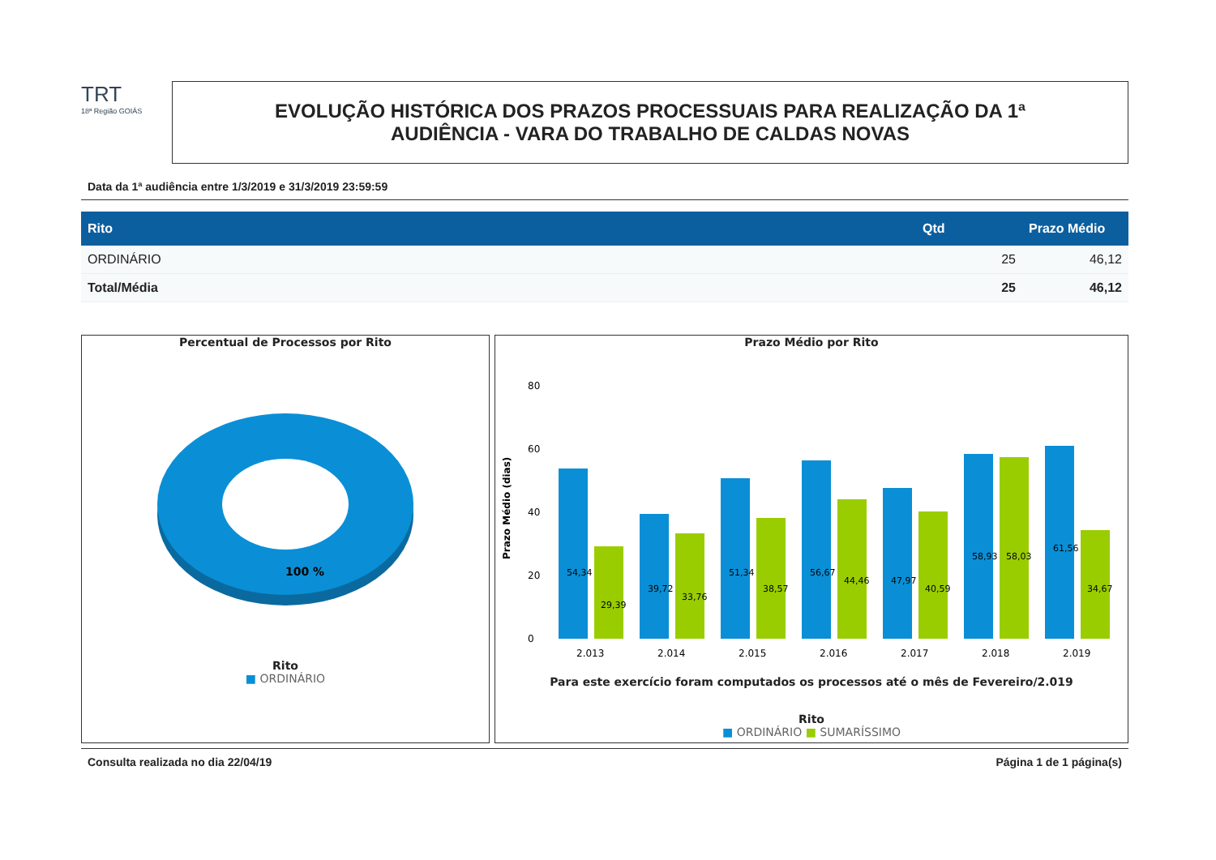TRT
18ª Região GOIÁS
EVOLUÇÃO HISTÓRICA DOS PRAZOS PROCESSUAIS PARA REALIZAÇÃO DA 1ª
AUDIÊNCIA - VARA DO TRABALHO DE CALDAS NOVAS
Data da 1ª audiência entre 1/3/2019 e 31/3/2019 23:59:59
| Rito | Qtd | Prazo Médio |
| --- | --- | --- |
| ORDINÁRIO | 25 | 46,12 |
| Total/Média | 25 | 46,12 |
Percentual de Processos por Rito
100 %
Rito
■ ORDINÁRIO
Prazo Médio por Rito
80
60
40
20
0
Prazo Médio (dias)
54,34
29,39
39,72
33,76
51,34
38,57
56,67
44,46
47,97
40,59
58,93
58,03
61,56
34,67
2.013
2.014
2.015
2.016
2.017
2.018
2.019
Para este exercício foram computados os processos até o mês de Fevereiro/2.019
Rito
■ ORDINÁRIO ■ SUMARÍSSIMO
Consulta realizada no dia 22/04/19 Página 1 de 1 página(s)